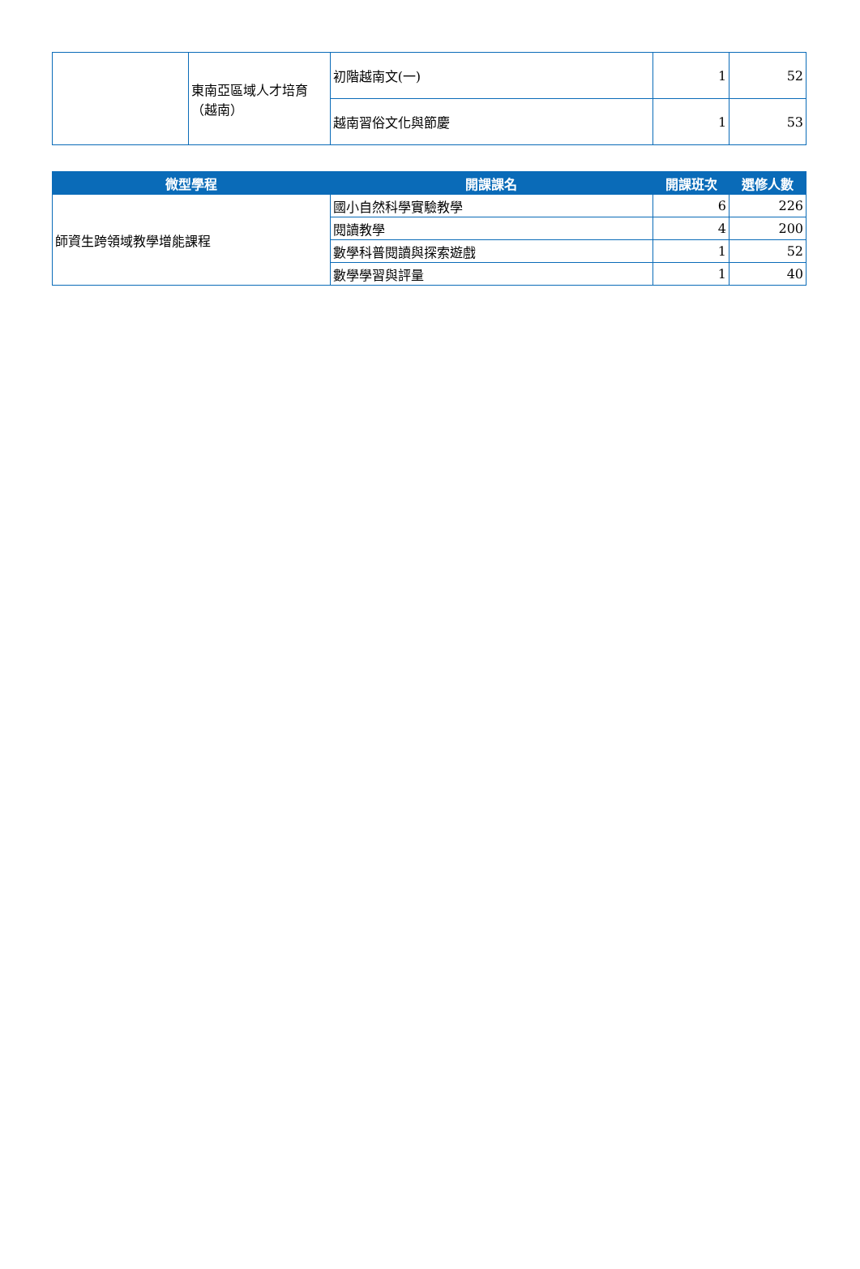| | 東南亞區域人才培育（越南） | 初階越南文(一) | 1 | 52 |
| | | 越南習俗文化與節慶 | 1 | 53 |
| 微型學程 | 開課課名 | 開課班次 | 選修人數 |
| --- | --- | --- | --- |
| 師資生跨領域教學增能課程 | 國小自然科學實驗教學 | 6 | 226 |
| | 閱讀教學 | 4 | 200 |
| | 數學科普閱讀與探索遊戲 | 1 | 52 |
| | 數學學習與評量 | 1 | 40 |